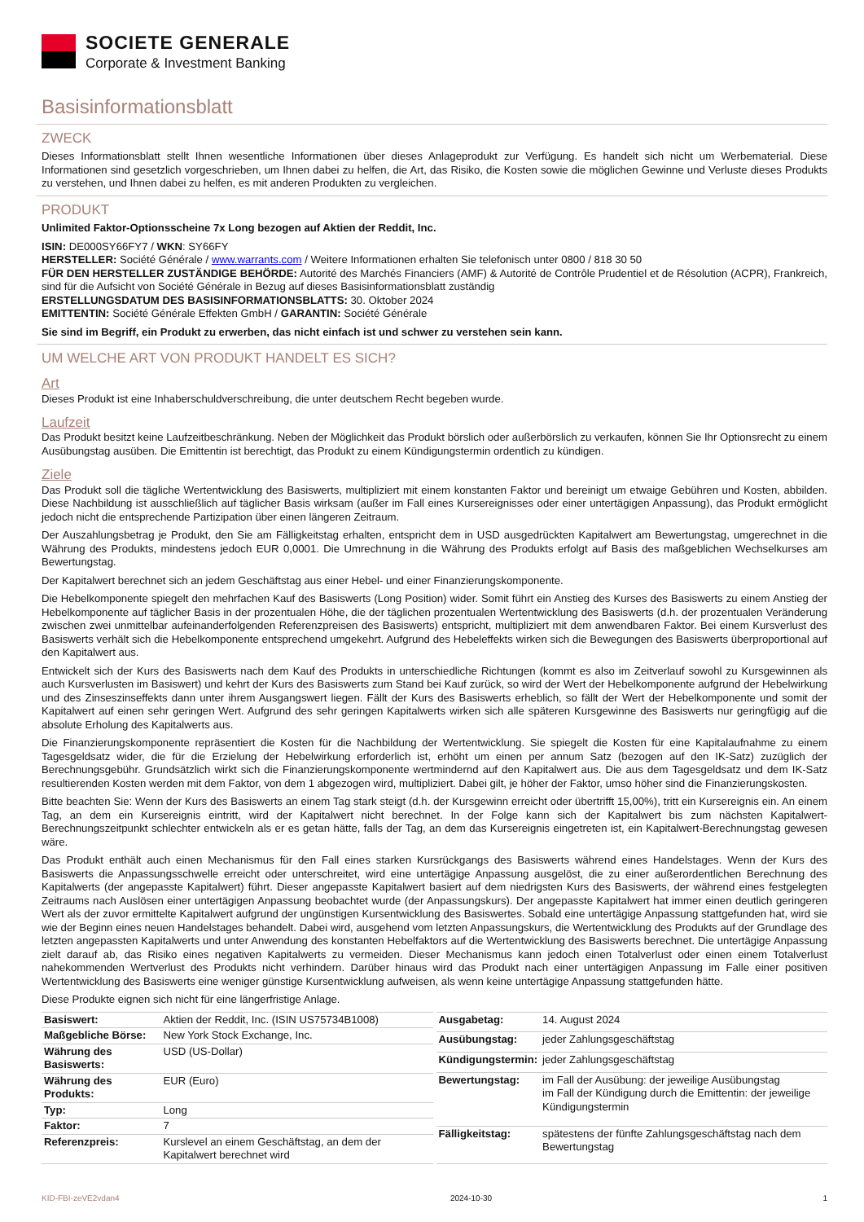SOCIETE GENERALE
Corporate & Investment Banking
Basisinformationsblatt
ZWECK
Dieses Informationsblatt stellt Ihnen wesentliche Informationen über dieses Anlageprodukt zur Verfügung. Es handelt sich nicht um Werbematerial. Diese Informationen sind gesetzlich vorgeschrieben, um Ihnen dabei zu helfen, die Art, das Risiko, die Kosten sowie die möglichen Gewinne und Verluste dieses Produkts zu verstehen, und Ihnen dabei zu helfen, es mit anderen Produkten zu vergleichen.
PRODUKT
Unlimited Faktor-Optionsscheine 7x Long bezogen auf Aktien der Reddit, Inc.
ISIN: DE000SY66FY7 / WKN: SY66FY
HERSTELLER: Société Générale / www.warrants.com / Weitere Informationen erhalten Sie telefonisch unter 0800 / 818 30 50
FÜR DEN HERSTELLER ZUSTÄNDIGE BEHÖRDE: Autorité des Marchés Financiers (AMF) & Autorité de Contrôle Prudentiel et de Résolution (ACPR), Frankreich, sind für die Aufsicht von Société Générale in Bezug auf dieses Basisinformationsblatt zuständig
ERSTELLUNGSDATUM DES BASISINFORMATIONSBLATTS: 30. Oktober 2024
EMITTENTIN: Société Générale Effekten GmbH / GARANTIN: Société Générale
Sie sind im Begriff, ein Produkt zu erwerben, das nicht einfach ist und schwer zu verstehen sein kann.
UM WELCHE ART VON PRODUKT HANDELT ES SICH?
Art
Dieses Produkt ist eine Inhaberschuldverschreibung, die unter deutschem Recht begeben wurde.
Laufzeit
Das Produkt besitzt keine Laufzeitbeschränkung. Neben der Möglichkeit das Produkt börslich oder außerbörslich zu verkaufen, können Sie Ihr Optionsrecht zu einem Ausübungstag ausüben. Die Emittentin ist berechtigt, das Produkt zu einem Kündigungstermin ordentlich zu kündigen.
Ziele
Das Produkt soll die tägliche Wertentwicklung des Basiswerts, multipliziert mit einem konstanten Faktor und bereinigt um etwaige Gebühren und Kosten, abbilden. Diese Nachbildung ist ausschließlich auf täglicher Basis wirksam (außer im Fall eines Kursereignisses oder einer untertägigen Anpassung), das Produkt ermöglicht jedoch nicht die entsprechende Partizipation über einen längeren Zeitraum.
Der Auszahlungsbetrag je Produkt, den Sie am Fälligkeitstag erhalten, entspricht dem in USD ausgedrückten Kapitalwert am Bewertungstag, umgerechnet in die Währung des Produkts, mindestens jedoch EUR 0,0001. Die Umrechnung in die Währung des Produkts erfolgt auf Basis des maßgeblichen Wechselkurses am Bewertungstag.
Der Kapitalwert berechnet sich an jedem Geschäftstag aus einer Hebel- und einer Finanzierungskomponente.
Die Hebelkomponente spiegelt den mehrfachen Kauf des Basiswerts (Long Position) wider. Somit führt ein Anstieg des Kurses des Basiswerts zu einem Anstieg der Hebelkomponente auf täglicher Basis in der prozentualen Höhe, die der täglichen prozentualen Wertentwicklung des Basiswerts (d.h. der prozentualen Veränderung zwischen zwei unmittelbar aufeinanderfolgenden Referenzpreisen des Basiswerts) entspricht, multipliziert mit dem anwendbaren Faktor. Bei einem Kursverlust des Basiswerts verhält sich die Hebelkomponente entsprechend umgekehrt. Aufgrund des Hebeleffekts wirken sich die Bewegungen des Basiswerts überproportional auf den Kapitalwert aus.
Entwickelt sich der Kurs des Basiswerts nach dem Kauf des Produkts in unterschiedliche Richtungen (kommt es also im Zeitverlauf sowohl zu Kursgewinnen als auch Kursverlusten im Basiswert) und kehrt der Kurs des Basiswerts zum Stand bei Kauf zurück, so wird der Wert der Hebelkomponente aufgrund der Hebelwirkung und des Zinseszinseffekts dann unter ihrem Ausgangswert liegen. Fällt der Kurs des Basiswerts erheblich, so fällt der Wert der Hebelkomponente und somit der Kapitalwert auf einen sehr geringen Wert. Aufgrund des sehr geringen Kapitalwerts wirken sich alle späteren Kursgewinne des Basiswerts nur geringfügig auf die absolute Erholung des Kapitalwerts aus.
Die Finanzierungskomponente repräsentiert die Kosten für die Nachbildung der Wertentwicklung. Sie spiegelt die Kosten für eine Kapitalaufnahme zu einem Tagesgeldsatz wider, die für die Erzielung der Hebelwirkung erforderlich ist, erhöht um einen per annum Satz (bezogen auf den IK-Satz) zuzüglich der Berechnungsgebühr. Grundsätzlich wirkt sich die Finanzierungskomponente wertmindernd auf den Kapitalwert aus. Die aus dem Tagesgeldsatz und dem IK-Satz resultierenden Kosten werden mit dem Faktor, von dem 1 abgezogen wird, multipliziert. Dabei gilt, je höher der Faktor, umso höher sind die Finanzierungskosten.
Bitte beachten Sie: Wenn der Kurs des Basiswerts an einem Tag stark steigt (d.h. der Kursgewinn erreicht oder übertrifft 15,00%), tritt ein Kursereignis ein. An einem Tag, an dem ein Kursereignis eintritt, wird der Kapitalwert nicht berechnet. In der Folge kann sich der Kapitalwert bis zum nächsten Kapitalwert-Berechnungszeitpunkt schlechter entwickeln als er es getan hätte, falls der Tag, an dem das Kursereignis eingetreten ist, ein Kapitalwert-Berechnungstag gewesen wäre.
Das Produkt enthält auch einen Mechanismus für den Fall eines starken Kursrückgangs des Basiswerts während eines Handelstages. Wenn der Kurs des Basiswerts die Anpassungsschwelle erreicht oder unterschreitet, wird eine untertägige Anpassung ausgelöst, die zu einer außerordentlichen Berechnung des Kapitalwerts (der angepasste Kapitalwert) führt. Dieser angepasste Kapitalwert basiert auf dem niedrigsten Kurs des Basiswerts, der während eines festgelegten Zeitraums nach Auslösen einer untertägigen Anpassung beobachtet wurde (der Anpassungskurs). Der angepasste Kapitalwert hat immer einen deutlich geringeren Wert als der zuvor ermittelte Kapitalwert aufgrund der ungünstigen Kursentwicklung des Basiswertes. Sobald eine untertägige Anpassung stattgefunden hat, wird sie wie der Beginn eines neuen Handelstages behandelt. Dabei wird, ausgehend vom letzten Anpassungskurs, die Wertentwicklung des Produkts auf der Grundlage des letzten angepassten Kapitalwerts und unter Anwendung des konstanten Hebelfaktors auf die Wertentwicklung des Basiswerts berechnet. Die untertägige Anpassung zielt darauf ab, das Risiko eines negativen Kapitalwerts zu vermeiden. Dieser Mechanismus kann jedoch einen Totalverlust oder einen einem Totalverlust nahekommenden Wertverlust des Produkts nicht verhindern. Darüber hinaus wird das Produkt nach einer untertägigen Anpassung im Falle einer positiven Wertentwicklung des Basiswerts eine weniger günstige Kursentwicklung aufweisen, als wenn keine untertägige Anpassung stattgefunden hätte.
Diese Produkte eignen sich nicht für eine längerfristige Anlage.
| Basiswert: | Aktien der Reddit, Inc. (ISIN US75734B1008) |
| Maßgebliche Börse: | New York Stock Exchange, Inc. |
| Währung des Basiswerts: | USD (US-Dollar) |
| Währung des Produkts: | EUR (Euro) |
| Typ: | Long |
| Faktor: | 7 |
| Referenzpreis: | Kurslevel an einem Geschäftstag, an dem der Kapitalwert berechnet wird |
| Ausgabetag: | 14. August 2024 |
| Ausübungstag: | jeder Zahlungsgeschäftstag |
| Kündigungstermin: | jeder Zahlungsgeschäftstag |
| Bewertungstag: | im Fall der Ausübung: der jeweilige Ausübungstag im Fall der Kündigung durch die Emittentin: der jeweilige Kündigungstermin |
| Fälligkeitstag: | spätestens der fünfte Zahlungsgeschäftstag nach dem Bewertungstag |
KID-FBI-zeVE2vdan4 2024-10-30 1